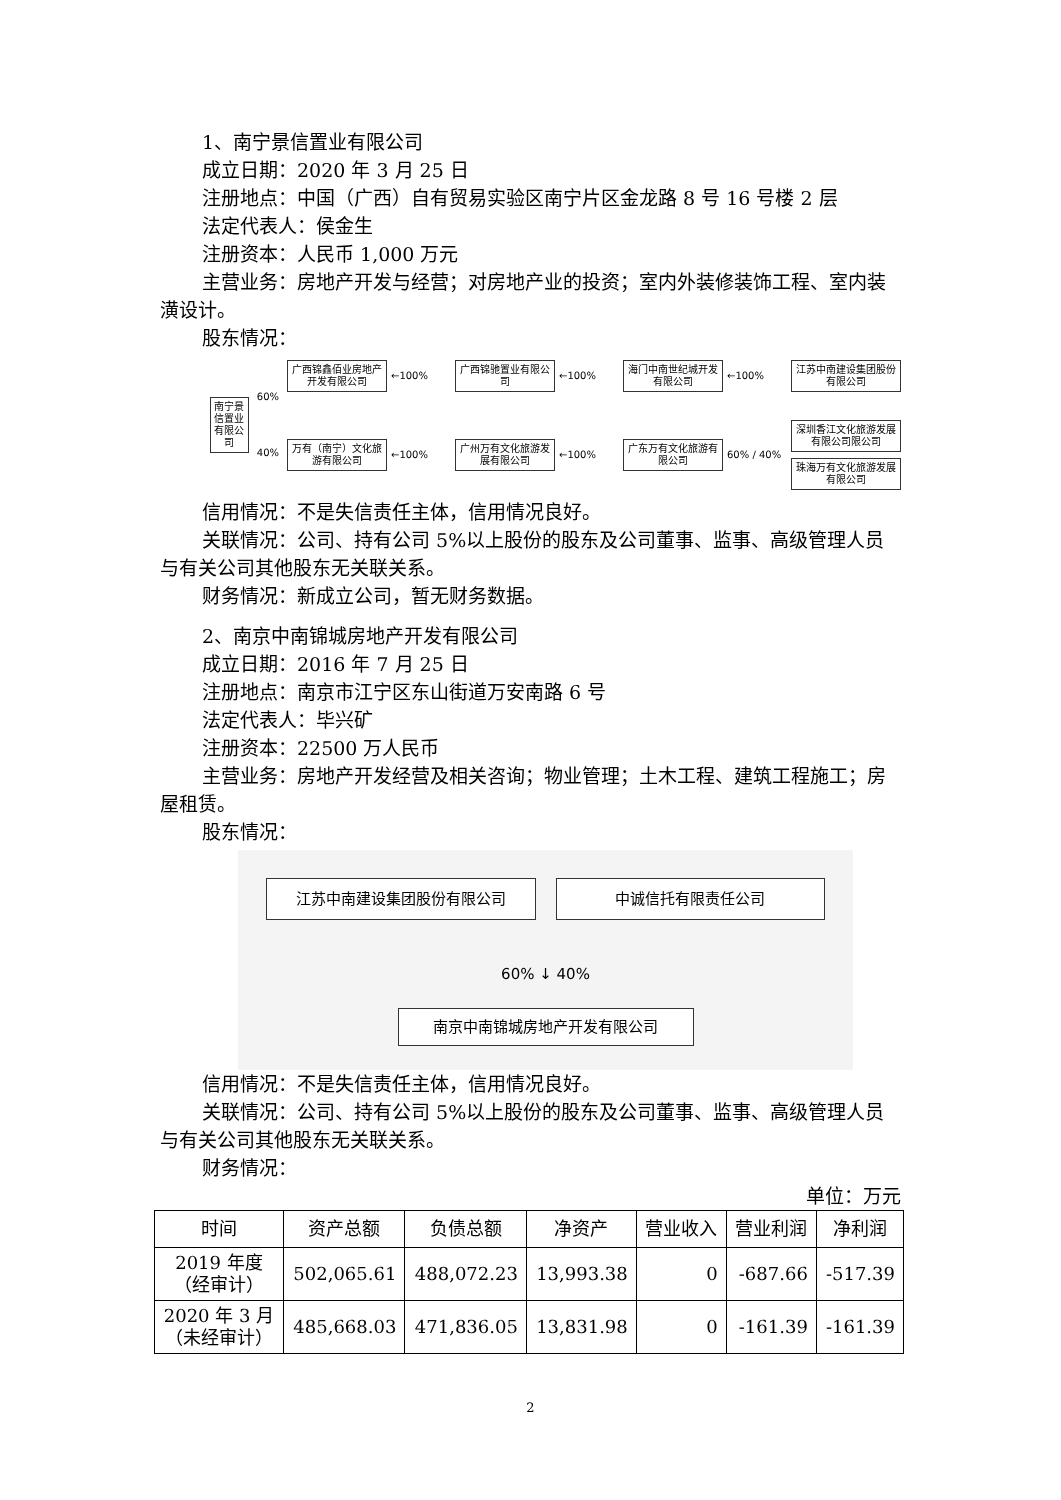1、南宁景信置业有限公司
成立日期：2020 年 3 月 25 日
注册地点：中国（广西）自有贸易实验区南宁片区金龙路 8 号 16 号楼 2 层
法定代表人：侯金生
注册资本：人民币 1,000 万元
主营业务：房地产开发与经营；对房地产业的投资；室内外装修装饰工程、室内装潢设计。
股东情况：
南宁景信置业有限公司
60%
40%
广西锦鑫佰业房地产开发有限公司
←100%
广西锦驰置业有限公司
←100%
海门中南世纪城开发有限公司
←100%
江苏中南建设集团股份有限公司
万有（南宁）文化旅游有限公司
←100%
广州万有文化旅游发展有限公司
←100%
广东万有文化旅游有限公司
60% / 40%
深圳香江文化旅游发展有限公司限公司
珠海万有文化旅游发展有限公司
信用情况：不是失信责任主体，信用情况良好。
关联情况：公司、持有公司 5%以上股份的股东及公司董事、监事、高级管理人员与有关公司其他股东无关联关系。
财务情况：新成立公司，暂无财务数据。
2、南京中南锦城房地产开发有限公司
成立日期：2016 年 7 月 25 日
注册地点：南京市江宁区东山街道万安南路 6 号
法定代表人：毕兴矿
注册资本：22500 万人民币
主营业务：房地产开发经营及相关咨询；物业管理；土木工程、建筑工程施工；房屋租赁。
股东情况：
江苏中南建设集团股份有限公司 中诚信托有限责任公司
60% ↓ 40%
南京中南锦城房地产开发有限公司
信用情况：不是失信责任主体，信用情况良好。
关联情况：公司、持有公司 5%以上股份的股东及公司董事、监事、高级管理人员与有关公司其他股东无关联关系。
财务情况：
单位：万元
| 时间 | 资产总额 | 负债总额 | 净资产 | 营业收入 | 营业利润 | 净利润 |
| --- | --- | --- | --- | --- | --- | --- |
| 2019 年度 （经审计） | 502,065.61 | 488,072.23 | 13,993.38 | 0 | -687.66 | -517.39 |
| 2020 年 3 月 （未经审计） | 485,668.03 | 471,836.05 | 13,831.98 | 0 | -161.39 | -161.39 |
2